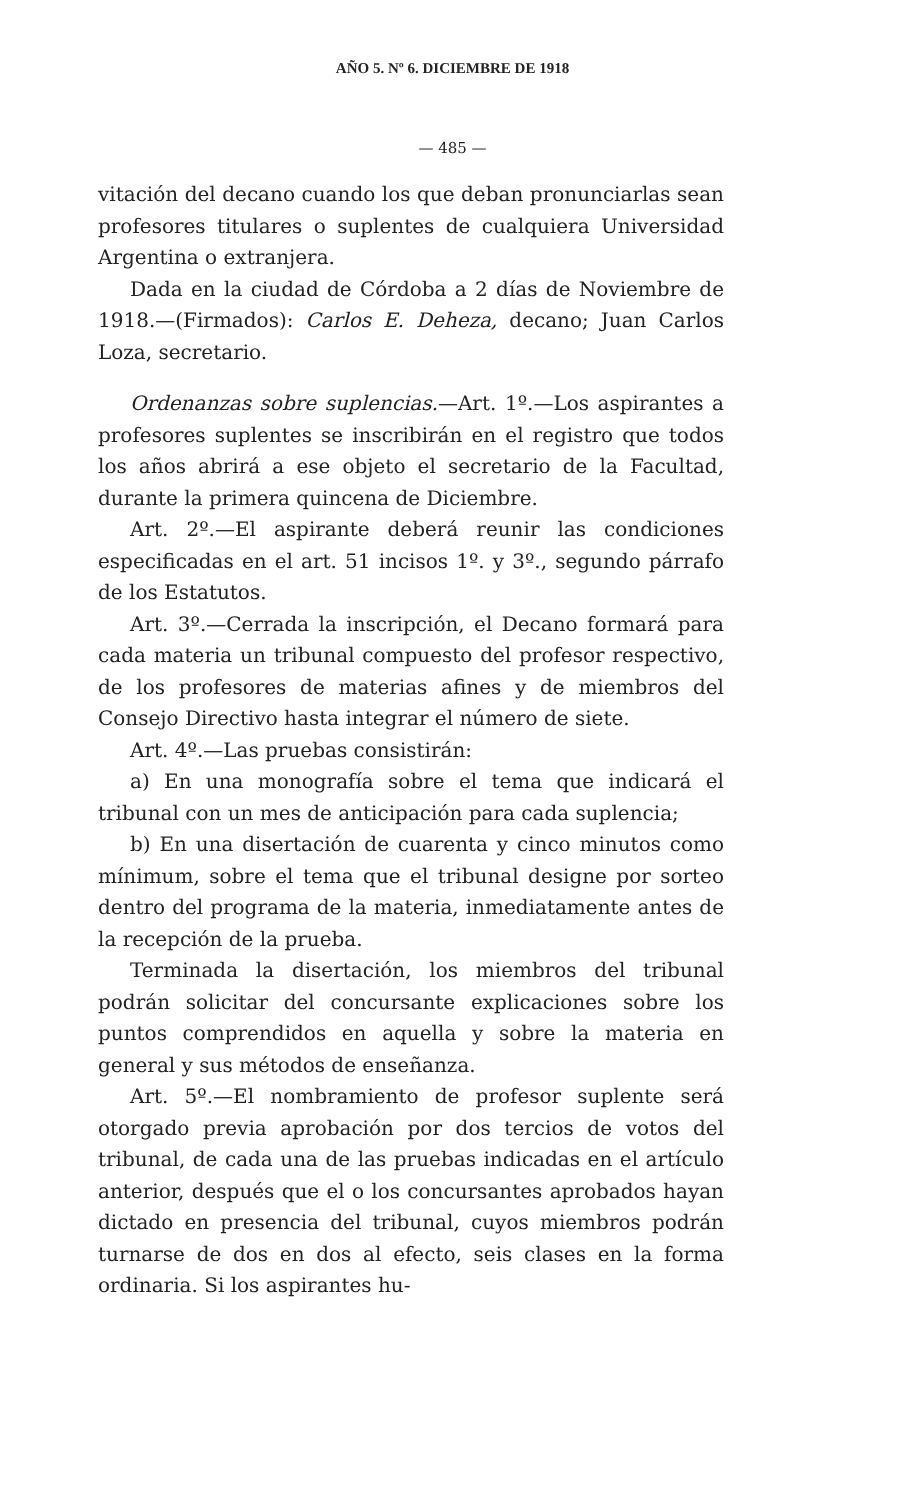AÑO 5. Nº 6. DICIEMBRE DE 1918
— 485 —
vitación del decano cuando los que deban pronunciarlas sean profesores titulares o suplentes de cualquiera Universidad Argentina o extranjera.
Dada en la ciudad de Córdoba a 2 días de Noviembre de 1918.—(Firmados): Carlos E. Deheza, decano; Juan Carlos Loza, secretario.
Ordenanzas sobre suplencias.—Art. 1º.—Los aspirantes a profesores suplentes se inscribirán en el registro que todos los años abrirá a ese objeto el secretario de la Facultad, durante la primera quincena de Diciembre.
Art. 2º.—El aspirante deberá reunir las condiciones especificadas en el art. 51 incisos 1º. y 3º., segundo párrafo de los Estatutos.
Art. 3º.—Cerrada la inscripción, el Decano formará para cada materia un tribunal compuesto del profesor respectivo, de los profesores de materias afines y de miembros del Consejo Directivo hasta integrar el número de siete.
Art. 4º.—Las pruebas consistirán:
a) En una monografía sobre el tema que indicará el tribunal con un mes de anticipación para cada suplencia;
b) En una disertación de cuarenta y cinco minutos como mínimum, sobre el tema que el tribunal designe por sorteo dentro del programa de la materia, inmediatamente antes de la recepción de la prueba.
Terminada la disertación, los miembros del tribunal podrán solicitar del concursante explicaciones sobre los puntos comprendidos en aquella y sobre la materia en general y sus métodos de enseñanza.
Art. 5º.—El nombramiento de profesor suplente será otorgado previa aprobación por dos tercios de votos del tribunal, de cada una de las pruebas indicadas en el artículo anterior, después que el o los concursantes aprobados hayan dictado en presencia del tribunal, cuyos miembros podrán turnarse de dos en dos al efecto, seis clases en la forma ordinaria. Si los aspirantes hu-